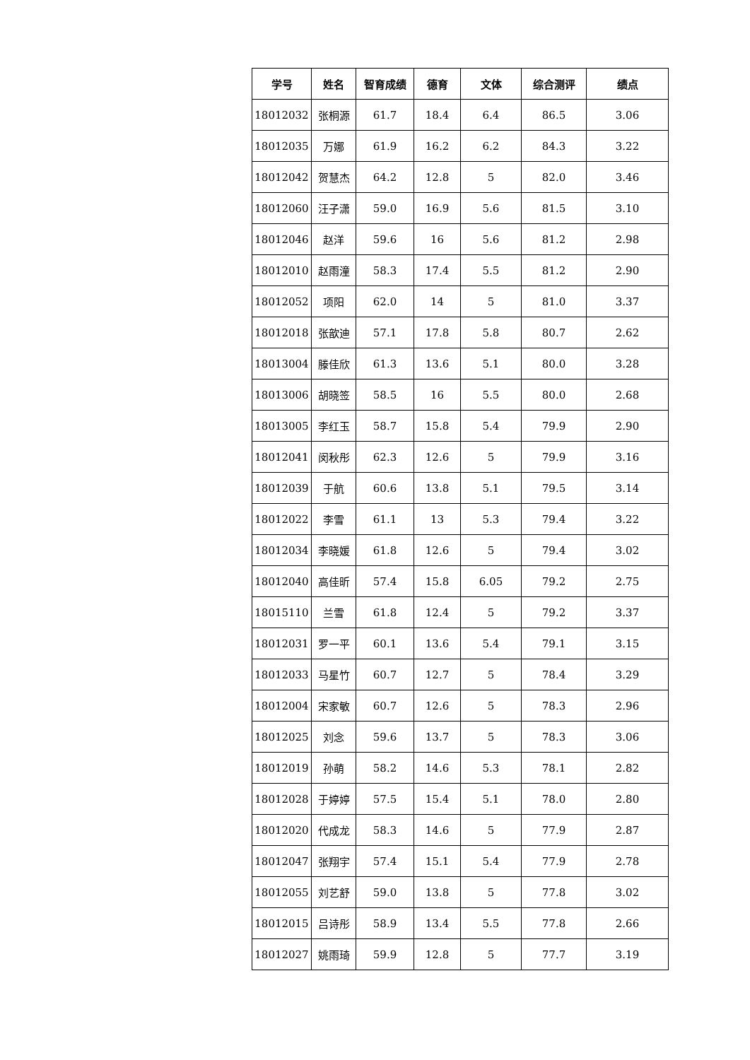| 学号 | 姓名 | 智育成绩 | 德育 | 文体 | 综合测评 | 绩点 |
| --- | --- | --- | --- | --- | --- | --- |
| 18012032 | 张桐源 | 61.7 | 18.4 | 6.4 | 86.5 | 3.06 |
| 18012035 | 万娜 | 61.9 | 16.2 | 6.2 | 84.3 | 3.22 |
| 18012042 | 贺慧杰 | 64.2 | 12.8 | 5 | 82.0 | 3.46 |
| 18012060 | 汪子潇 | 59.0 | 16.9 | 5.6 | 81.5 | 3.10 |
| 18012046 | 赵洋 | 59.6 | 16 | 5.6 | 81.2 | 2.98 |
| 18012010 | 赵雨潼 | 58.3 | 17.4 | 5.5 | 81.2 | 2.90 |
| 18012052 | 项阳 | 62.0 | 14 | 5 | 81.0 | 3.37 |
| 18012018 | 张歆迪 | 57.1 | 17.8 | 5.8 | 80.7 | 2.62 |
| 18013004 | 滕佳欣 | 61.3 | 13.6 | 5.1 | 80.0 | 3.28 |
| 18013006 | 胡晓签 | 58.5 | 16 | 5.5 | 80.0 | 2.68 |
| 18013005 | 李红玉 | 58.7 | 15.8 | 5.4 | 79.9 | 2.90 |
| 18012041 | 闵秋彤 | 62.3 | 12.6 | 5 | 79.9 | 3.16 |
| 18012039 | 于航 | 60.6 | 13.8 | 5.1 | 79.5 | 3.14 |
| 18012022 | 李雪 | 61.1 | 13 | 5.3 | 79.4 | 3.22 |
| 18012034 | 李晓媛 | 61.8 | 12.6 | 5 | 79.4 | 3.02 |
| 18012040 | 高佳昕 | 57.4 | 15.8 | 6.05 | 79.2 | 2.75 |
| 18015110 | 兰雪 | 61.8 | 12.4 | 5 | 79.2 | 3.37 |
| 18012031 | 罗一平 | 60.1 | 13.6 | 5.4 | 79.1 | 3.15 |
| 18012033 | 马星竹 | 60.7 | 12.7 | 5 | 78.4 | 3.29 |
| 18012004 | 宋家敏 | 60.7 | 12.6 | 5 | 78.3 | 2.96 |
| 18012025 | 刘念 | 59.6 | 13.7 | 5 | 78.3 | 3.06 |
| 18012019 | 孙萌 | 58.2 | 14.6 | 5.3 | 78.1 | 2.82 |
| 18012028 | 于婷婷 | 57.5 | 15.4 | 5.1 | 78.0 | 2.80 |
| 18012020 | 代成龙 | 58.3 | 14.6 | 5 | 77.9 | 2.87 |
| 18012047 | 张翔宇 | 57.4 | 15.1 | 5.4 | 77.9 | 2.78 |
| 18012055 | 刘艺舒 | 59.0 | 13.8 | 5 | 77.8 | 3.02 |
| 18012015 | 吕诗彤 | 58.9 | 13.4 | 5.5 | 77.8 | 2.66 |
| 18012027 | 姚雨琦 | 59.9 | 12.8 | 5 | 77.7 | 3.19 |